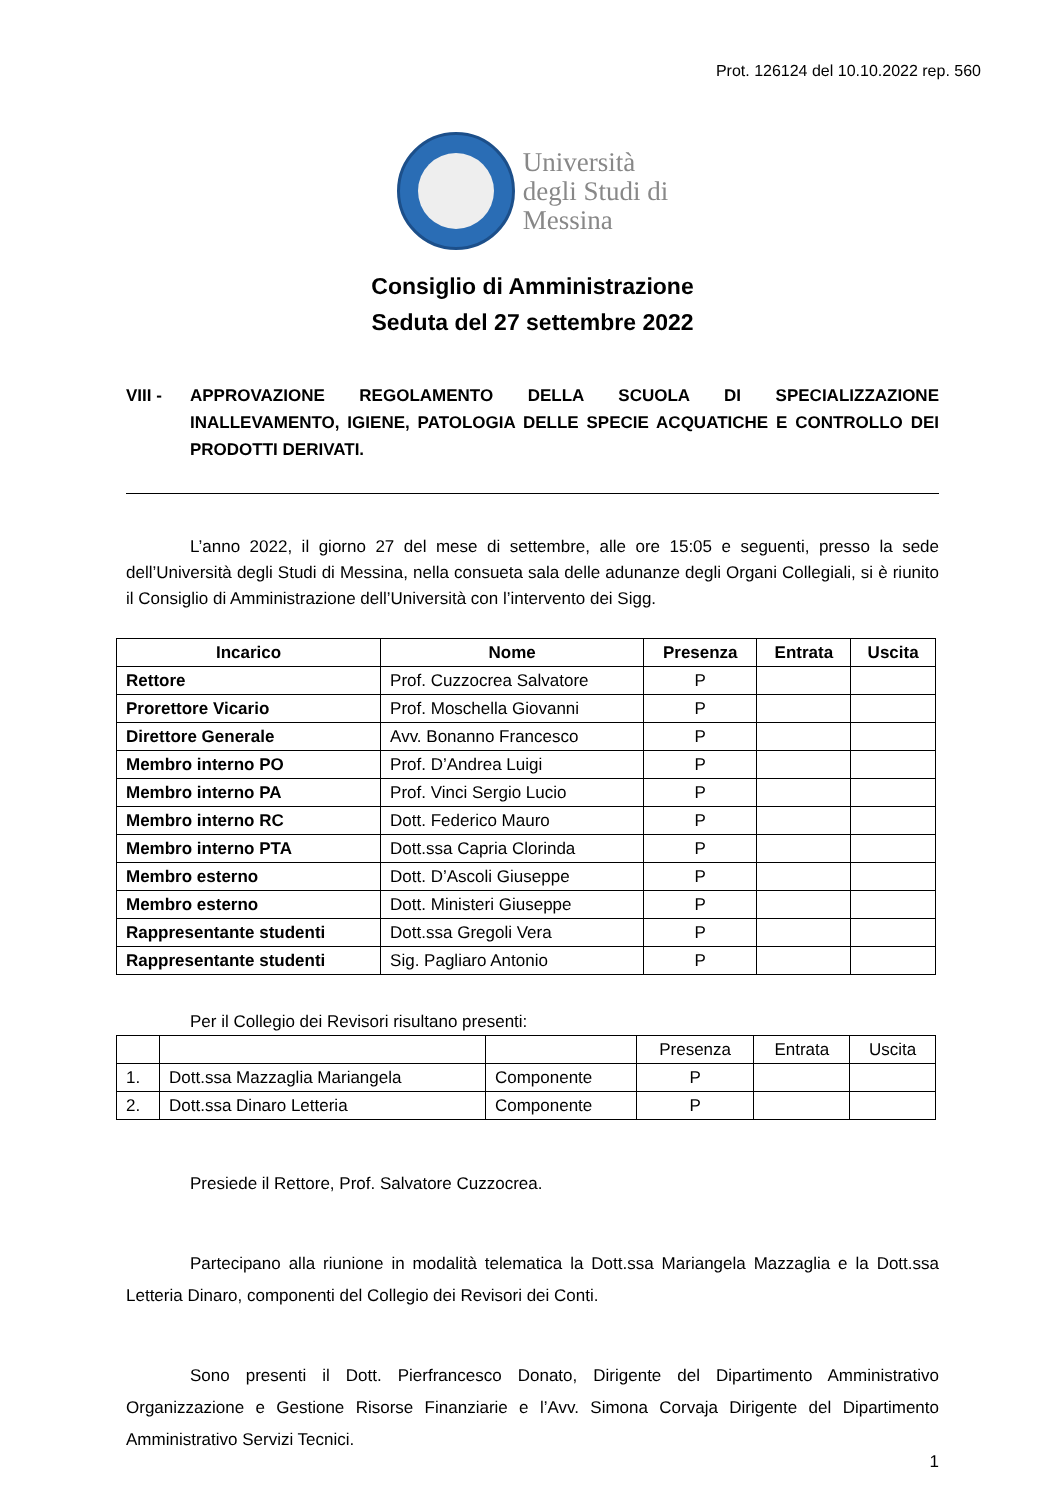Prot. 126124 del 10.10.2022 rep. 560
Università
degli Studi di
Messina
Consiglio di Amministrazione
Seduta del 27 settembre 2022
VIII - APPROVAZIONE REGOLAMENTO DELLA SCUOLA DI SPECIALIZZAZIONE INALLEVAMENTO, IGIENE, PATOLOGIA DELLE SPECIE ACQUATICHE E CONTROLLO DEI PRODOTTI DERIVATI.
L’anno 2022, il giorno 27 del mese di settembre, alle ore 15:05 e seguenti, presso la sede dell’Università degli Studi di Messina, nella consueta sala delle adunanze degli Organi Collegiali, si è riunito il Consiglio di Amministrazione dell’Università con l’intervento dei Sigg.
| Incarico | Nome | Presenza | Entrata | Uscita |
| --- | --- | --- | --- | --- |
| Rettore | Prof. Cuzzocrea Salvatore | P | | |
| Prorettore Vicario | Prof. Moschella Giovanni | P | | |
| Direttore Generale | Avv. Bonanno Francesco | P | | |
| Membro interno PO | Prof. D’Andrea Luigi | P | | |
| Membro interno PA | Prof. Vinci Sergio Lucio | P | | |
| Membro interno RC | Dott. Federico Mauro | P | | |
| Membro interno PTA | Dott.ssa Capria Clorinda | P | | |
| Membro esterno | Dott. D’Ascoli Giuseppe | P | | |
| Membro esterno | Dott. Ministeri Giuseppe | P | | |
| Rappresentante studenti | Dott.ssa Gregoli Vera | P | | |
| Rappresentante studenti | Sig. Pagliaro Antonio | P | | |
Per il Collegio dei Revisori risultano presenti:
| | | | Presenza | Entrata | Uscita |
| 1. | Dott.ssa Mazzaglia Mariangela | Componente | P | | |
| 2. | Dott.ssa Dinaro Letteria | Componente | P | | |
Presiede il Rettore, Prof. Salvatore Cuzzocrea.
Partecipano alla riunione in modalità telematica la Dott.ssa Mariangela Mazzaglia e la Dott.ssa Letteria Dinaro, componenti del Collegio dei Revisori dei Conti.
Sono presenti il Dott. Pierfrancesco Donato, Dirigente del Dipartimento Amministrativo Organizzazione e Gestione Risorse Finanziarie e l’Avv. Simona Corvaja Dirigente del Dipartimento Amministrativo Servizi Tecnici.
1